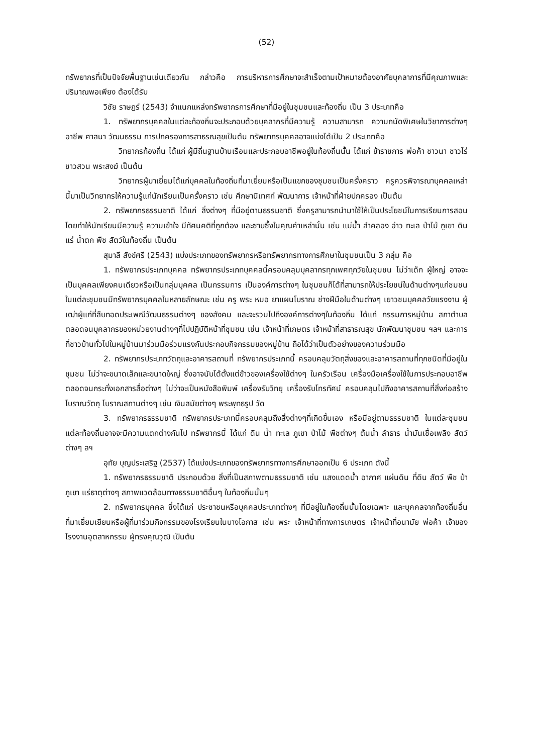(52)
ทรัพยากรที่เป็นปัจจัยพื้นฐานเช่นเดียวกัน กล่าวคือ การบริหารการศึกษาจะสำเร็จตามเป้าหมายต้องอาศัยบุคลาการที่มีคุณภาพและปริมาณพอเพียง ต้องได้รับ
วิชัย ราษฎร์ (2543) จำแนกแหล่งทรัพยากรการศึกษาที่มีอยู่ในชุมชนและท้องถิ่น เป็น 3 ประเภทคือ
1. ทรัพยากรบุคคลในแต่ละท้องถิ่นจะประกอบด้วยบุคลากรที่มีความรู้ ความสามารถ ความถนัดพิเศษในวิชาการต่างๆอาชีพ ศาสนา วัฒนธรรม การปกครองการสาธรณสุขเป็นต้น ทรัพยากรบุคคลอาจแบ่งได้เป็น 2 ประเภทคือ
วิทยากรท้องถิ่น ได้แก่ ผู้มีถิ่นฐานบ้านเรือนและประกอบอาชีพอยู่ในท้องถิ่นนั้น ได้แก่ ข้าราชการ พ่อค้า ชาวนา ชาวไร่ ชาวสวน พระสงฆ์ เป็นต้น
วิทยากรผู้มาเยี่ยมได้แก่บุคคลในท้องถิ่นที่มาเยี่ยมหรือเป็นแขกของชุมชนเป็นครั้งคราว ครูควรพิจารณาบุคคลเหล่านี้มาเป็นวิทยากรให้ความรู้แก่นักเรียนเป็นครั้งคราว เช่น ศึกษานิเทศก์ พัฒนาการ เจ้าหน้าที่ฝ่ายปกครอง เป็นต้น
2. ทรัพยากรธรรมชาติ ได้แก่ สิ่งต่างๆ ที่มีอยู่ตามธรรมชาติ ซึ่งครูสามารถนำมาใช้ให้เป็นประโยชน์ในการเรียนการสอน โดยทำให้นักเรียนมีความรู้ ความเข้าใจ มีทัศนคติที่ถูกต้อง และซาบซึ้งในคุณค่าเหล่านั้น เช่น แม่น้ำ ลำคลอง อ่าว ทะเล ป่าไม้ ภูเขา ดิน แร่ น้ำตก พืช สัตว์ในท้องถิ่น เป็นต้น
สุมาลี สังข์ศรี (2543) แบ่งประเภทของทรัพยากรหรือทรัพยากรทางการศึกษาในชุมชนเป็น 3 กลุ่ม คือ
1. ทรัพยากรประเภทบุคคล ทรัพยากรประเภทบุคคลนี้ครอบคลุมบุคลากรทุกเพศทุกวัยในชุมชน ไม่ว่าเด็ก ผู้ใหญ่ อาจจะเป็นบุคคลเพียงคนเดียวหรือเป็นกลุ่มบุคคล เป็นกรรมการ เป็นองค์การต่างๆ ในชุมชนก็ได้ที่สามารถให้ประโยชน์ในด้านต่างๆแก่ชมชน ในแต่ละชุมชนมีทรัพยากรบุคคลในหลายลักษณะ เช่น ครู พระ หมอ ยาแผนโบราณ ช่างฝีมือในด้านต่างๆ เยาวชนบุคคลวัยแรงงาน ผู้เฒ่าผู้แก่ที่สืบทอดประเพณีวัฒนธรรมต่างๆ ของสังคม และจะรวมไปถึงองค์การต่างๆในท้องถิ่น ได้แก่ กรรมการหมู่บ้าน สภาตำบล ตลอดจนบุคลากรของหน่วยงานต่างๆที่ไปปฏิบัติหน้าที่ชุมชน เช่น เจ้าหน้าที่เกษตร เจ้าหน้าที่สาธารณสุข นักพัฒนาชุมชน ฯลฯ และการที่ชาวบ้านทั่วไปในหมู่บ้านมาร่วมมือร่วมแรงกันประกอบกิจกรรมของหมู่บ้าน ถือได้ว่าเป็นตัวอย่างของความร่วมมือ
2. ทรัพยากรประเภทวัตถุและอาคารสถานที่ ทรัพยากรประเภทนี้ ครอบคลุมวัตถุสิ่งของและอาคารสถานที่ทุกชนิดที่มีอยู่ในชุมชน ไม่ว่าจะขนาดเล็กและขนาดใหญ่ ซึ่งอาจนับได้ตั้งแต่ข้าวของเครื่องใช้ต่างๆ ในครัวเรือน เครื่องมือเครื่องใช้ในการประกอบอาชีพ ตลอดจนกระทั่งเอกสารสื่อต่างๆ ไม่ว่าจะเป็นหนังสือพิมพ์ เครื่องรับวิทยุ เครื่องรับโทรทัศน์ ครอบคลุมไปถึงอาคารสถานที่สิ่งก่อสร้าง โบราณวัตถุ โบราณสถานต่างๆ เช่น เงินสมัยต่างๆ พระพุทธรูป วัด
3. ทรัพยากรธรรมชาติ ทรัพยากรประเภทนี้ครอบคลุมถึงสิ่งต่างๆที่เกิดขึ้นเอง หรือมีอยู่ตามธรรมชาติ ในแต่ละชุมชน แต่ละท้องถิ่นอาจจะมีความแตกต่างกันไป ทรัพยากรนี้ ได้แก่ ดิน น้ำ ทะเล ภูเขา ป่าไม้ พืชต่างๆ ต้นน้ำ ลำธาร น้ำมันเชื้อเพลิง สัตว์ต่างๆ ลฯ
อุทัย บุญประเสริฐ (2537) ได้แบ่งประเภทของทรัพยากรทางการศึกษาออกเป็น 6 ประเภท ดังนี้
1. ทรัพยากรธรรมชาติ ประกอบด้วย สิ่งที่เป็นสภาพตามธรรมชาติ เช่น แสงแดดน้ำ อากาศ แผ่นดิน ที่ดิน สัตว์ พืช ป่า ภูเขา แร่ธาตุต่างๆ สภาพแวดล้อมทางธรรมชาติอื่นๆ ในท้องถิ่นนั้นๆ
2. ทรัพยากรบุคคล ซึ่งได้แก่ ประชาชนหรือบุคคลประเภทต่างๆ ที่มีอยู่ในท้องถิ่นนั้นโดยเฉพาะ และบุคคลจากท้องถิ่นอื่นที่มาเยี่ยมเยียนหรือผู้ที่มาร่วมกิจกรรมของโรงเรียนในบางโอกาส เช่น พระ เจ้าหน้าที่ทางการเกษตร เจ้าหน้าที่อนามัย พ่อค้า เจ้าของโรงงานอุตสาหกรรม ผู้ทรงคุณวุฒิ เป็นต้น